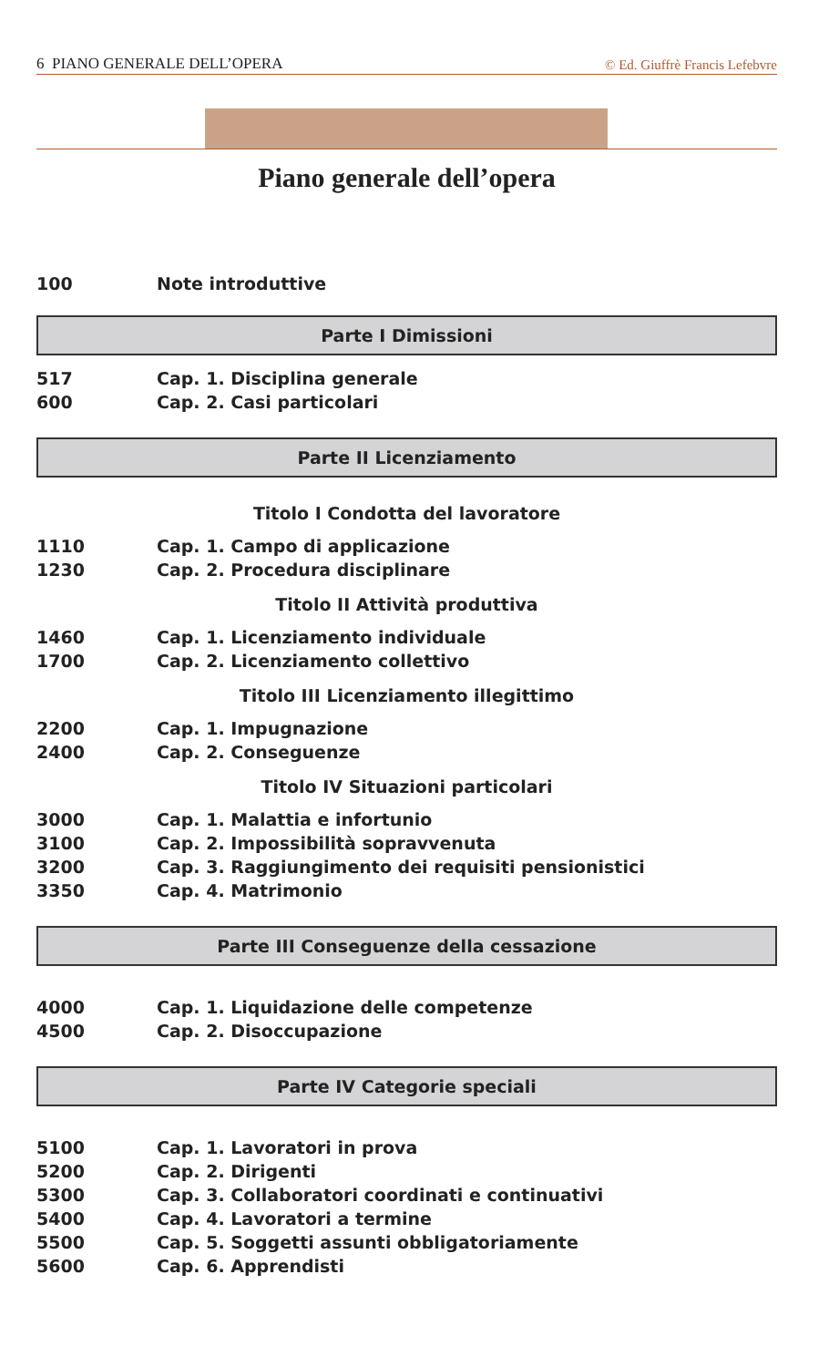6 PIANO GENERALE DELL’OPERA © Ed. Giuffrè Francis Lefebvre
Piano generale dell’opera
100 Note introduttive
Parte I Dimissioni
517 Cap. 1. Disciplina generale
600 Cap. 2. Casi particolari
Parte II Licenziamento
Titolo I Condotta del lavoratore
1110 Cap. 1. Campo di applicazione
1230 Cap. 2. Procedura disciplinare
Titolo II Attività produttiva
1460 Cap. 1. Licenziamento individuale
1700 Cap. 2. Licenziamento collettivo
Titolo III Licenziamento illegittimo
2200 Cap. 1. Impugnazione
2400 Cap. 2. Conseguenze
Titolo IV Situazioni particolari
3000 Cap. 1. Malattia e infortunio
3100 Cap. 2. Impossibilità sopravvenuta
3200 Cap. 3. Raggiungimento dei requisiti pensionistici
3350 Cap. 4. Matrimonio
Parte III Conseguenze della cessazione
4000 Cap. 1. Liquidazione delle competenze
4500 Cap. 2. Disoccupazione
Parte IV Categorie speciali
5100 Cap. 1. Lavoratori in prova
5200 Cap. 2. Dirigenti
5300 Cap. 3. Collaboratori coordinati e continuativi
5400 Cap. 4. Lavoratori a termine
5500 Cap. 5. Soggetti assunti obbligatoriamente
5600 Cap. 6. Apprendisti